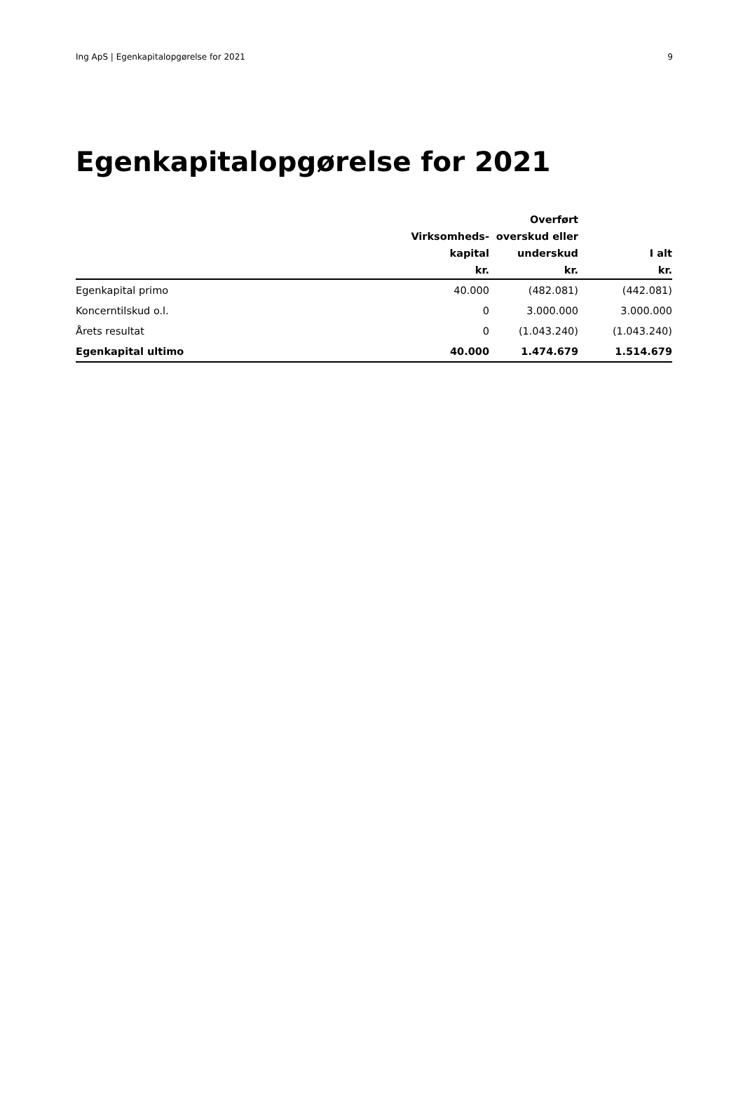Ing ApS | Egenkapitalopgørelse for 2021 9
Egenkapitalopgørelse for 2021
| | Virksomheds- kapital kr. | Overført overskud eller underskud kr. | I alt kr. |
| --- | --- | --- | --- |
| Egenkapital primo | 40.000 | (482.081) | (442.081) |
| Koncerntilskud o.l. | 0 | 3.000.000 | 3.000.000 |
| Årets resultat | 0 | (1.043.240) | (1.043.240) |
| Egenkapital ultimo | 40.000 | 1.474.679 | 1.514.679 |